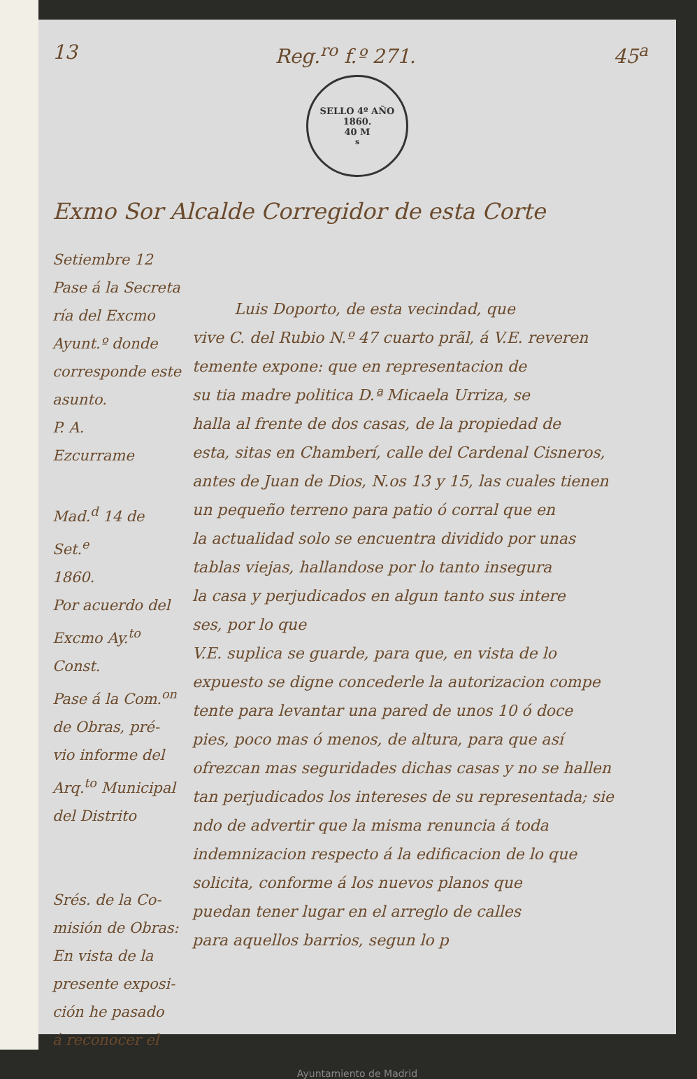13 Reg.<sup>ro</sup> f.º 271. 45<sup>a</sup>
SELLO 4º AÑO 1860.
40 M<sup>s</sup>
Exmo Sor Alcalde Corregidor de esta Corte
Setiembre 12
Pase á la Secreta
ría del Excmo
Ayunt.º donde
corresponde este
asunto.
P. A.
Ezcurrame
Mad.<sup>d</sup> 14 de Set.<sup>e</sup>
1860.
Por acuerdo del
Excmo Ay.<sup>to</sup> Const.
Pase á la Com.<sup>on</sup>
de Obras, pré-
vio informe del
Arq.<sup>to</sup> Municipal
del Distrito
Srés. de la Co-
misión de Obras:
En vista de la
presente exposi-
ción he pasado
á reconocer el
Luis Doporto, de esta vecindad, que
vive C. del Rubio N.º 47 cuarto prãl, á V.E. reveren
temente expone: que en representacion de
su tia madre politica D.ª Micaela Urriza, se
halla al frente de dos casas, de la propiedad de
esta, sitas en Chamberí, calle del Cardenal Cisneros,
antes de Juan de Dios, N.os 13 y 15, las cuales tienen
un pequeño terreno para patio ó corral que en
la actualidad solo se encuentra dividido por unas
tablas viejas, hallandose por lo tanto insegura
la casa y perjudicados en algun tanto sus intere
ses, por lo que
V.E. suplica se guarde, para que, en vista de lo
expuesto se digne concederle la autorizacion compe
tente para levantar una pared de unos 10 ó doce
pies, poco mas ó menos, de altura, para que así
ofrezcan mas seguridades dichas casas y no se hallen
tan perjudicados los intereses de su representada; sie
ndo de advertir que la misma renuncia á toda
indemnizacion respecto á la edificacion de lo que
solicita, conforme á los nuevos planos que
puedan tener lugar en el arreglo de calles
para aquellos barrios, segun lo p
Ayuntamiento de Madrid